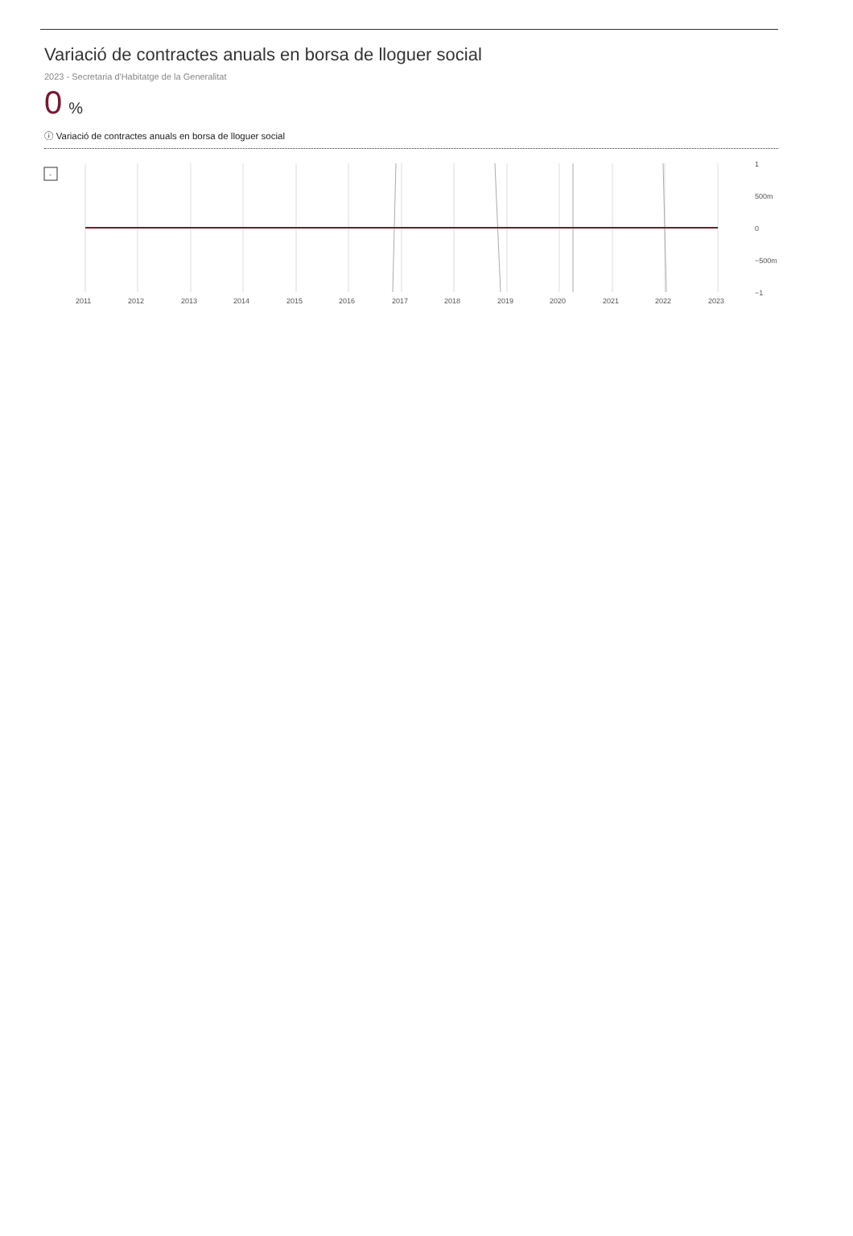Variació de contractes anuals en borsa de lloguer social
2023 - Secretaria d'Habitatge de la Generalitat
0%
ⓘ Variació de contractes anuals en borsa de lloguer social
-
2011
2012
2013
2014
2015
2016
2017
2018
2019
2020
2021
2022
2023
1
500m
0
−500m
−1